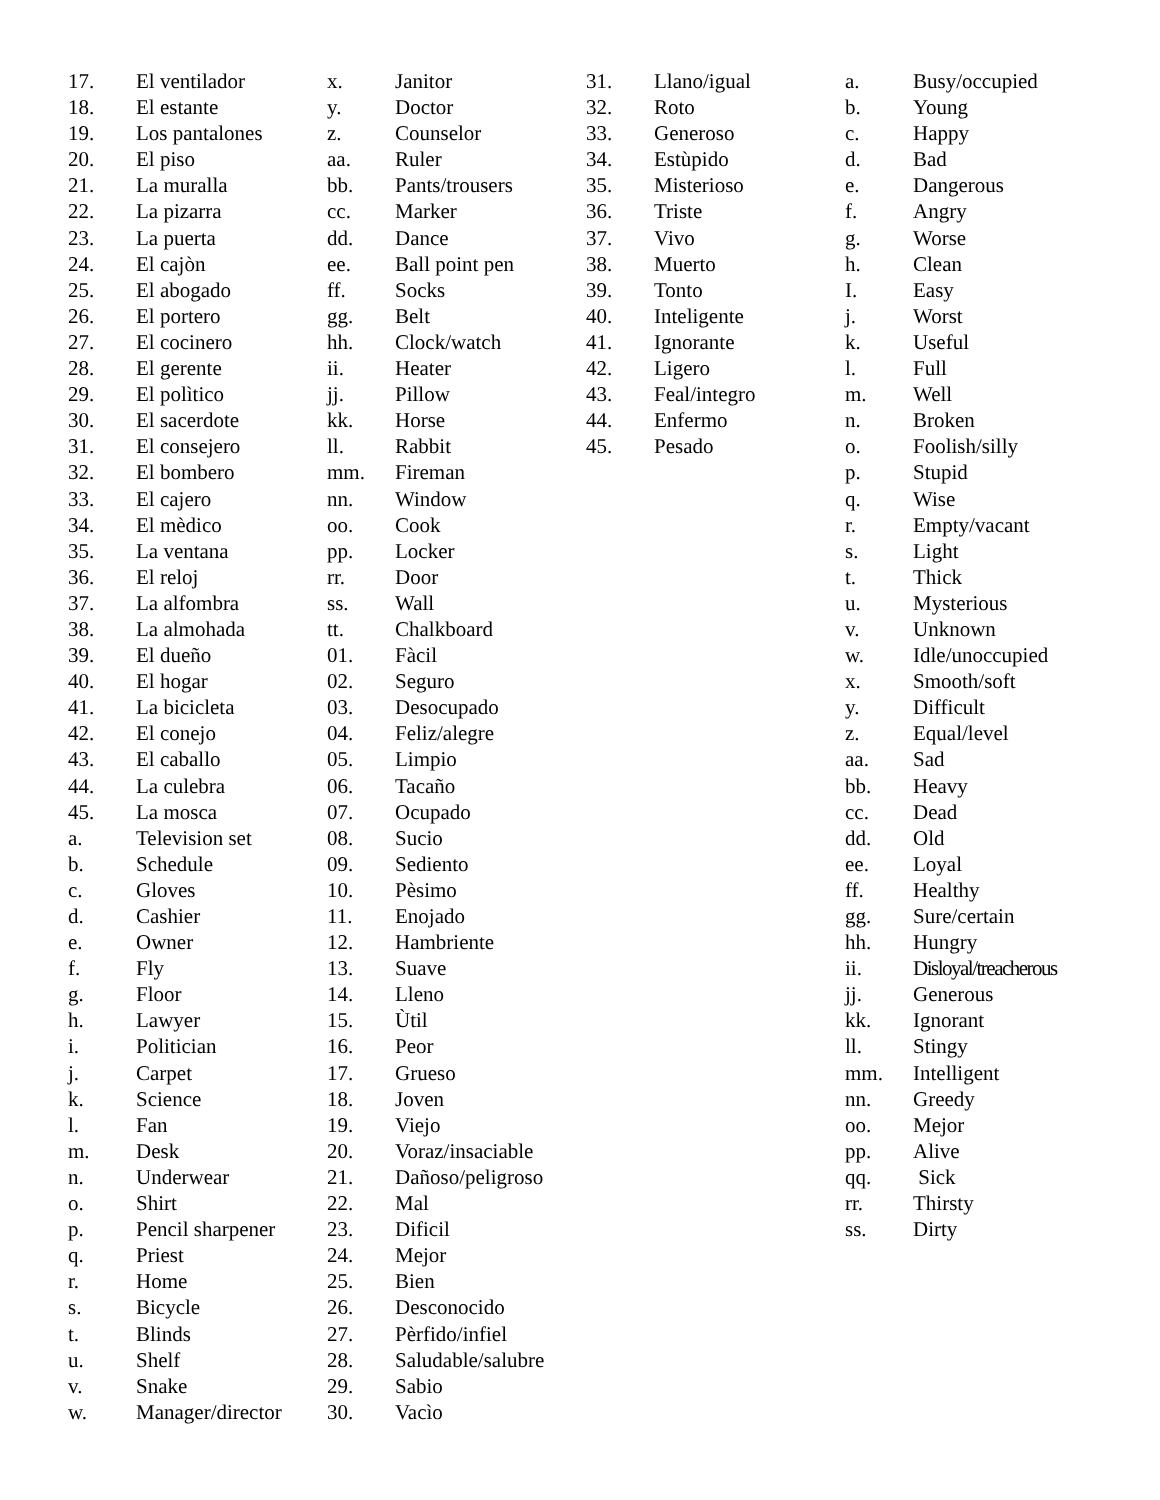17. El ventilador
18. El estante
19. Los pantalones
20. El piso
21. La muralla
22. La pizarra
23. La puerta
24. El cajòn
25. El abogado
26. El portero
27. El cocinero
28. El gerente
29. El polìtico
30. El sacerdote
31. El consejero
32. El bombero
33. El cajero
34. El mèdico
35. La ventana
36. El reloj
37. La alfombra
38. La almohada
39. El dueño
40. El hogar
41. La bicicleta
42. El conejo
43. El caballo
44. La culebra
45. La mosca
a. Television set
b. Schedule
c. Gloves
d. Cashier
e. Owner
f. Fly
g. Floor
h. Lawyer
i. Politician
j. Carpet
k. Science
l. Fan
m. Desk
n. Underwear
o. Shirt
p. Pencil sharpener
q. Priest
r. Home
s. Bicycle
t. Blinds
u. Shelf
v. Snake
w. Manager/director
x. Janitor
y. Doctor
z. Counselor
aa. Ruler
bb. Pants/trousers
cc. Marker
dd. Dance
ee. Ball point pen
ff. Socks
gg. Belt
hh. Clock/watch
ii. Heater
jj. Pillow
kk. Horse
ll. Rabbit
mm. Fireman
nn. Window
oo. Cook
pp. Locker
rr. Door
ss. Wall
tt. Chalkboard
01. Fàcil
02. Seguro
03. Desocupado
04. Feliz/alegre
05. Limpio
06. Tacaño
07. Ocupado
08. Sucio
09. Sediento
10. Pèsimo
11. Enojado
12. Hambriente
13. Suave
14. Lleno
15. Ùtil
16. Peor
17. Grueso
18. Joven
19. Viejo
20. Voraz/insaciable
21. Dañoso/peligroso
22. Mal
23. Dificil
24. Mejor
25. Bien
26. Desconocido
27. Pèrfido/infiel
28. Saludable/salubre
29. Sabio
30. Vacìo
31. Llano/igual
32. Roto
33. Generoso
34. Estùpido
35. Misterioso
36. Triste
37. Vivo
38. Muerto
39. Tonto
40. Inteligente
41. Ignorante
42. Ligero
43. Feal/integro
44. Enfermo
45. Pesado
a. Busy/occupied
b. Young
c. Happy
d. Bad
e. Dangerous
f. Angry
g. Worse
h. Clean
I. Easy
j. Worst
k. Useful
l. Full
m. Well
n. Broken
o. Foolish/silly
p. Stupid
q. Wise
r. Empty/vacant
s. Light
t. Thick
u. Mysterious
v. Unknown
w. Idle/unoccupied
x. Smooth/soft
y. Difficult
z. Equal/level
aa. Sad
bb. Heavy
cc. Dead
dd. Old
ee. Loyal
ff. Healthy
gg. Sure/certain
hh. Hungry
ii. Disloyal/treacherous
jj. Generous
kk. Ignorant
ll. Stingy
mm. Intelligent
nn. Greedy
oo. Mejor
pp. Alive
qq. Sick
rr. Thirsty
ss. Dirty